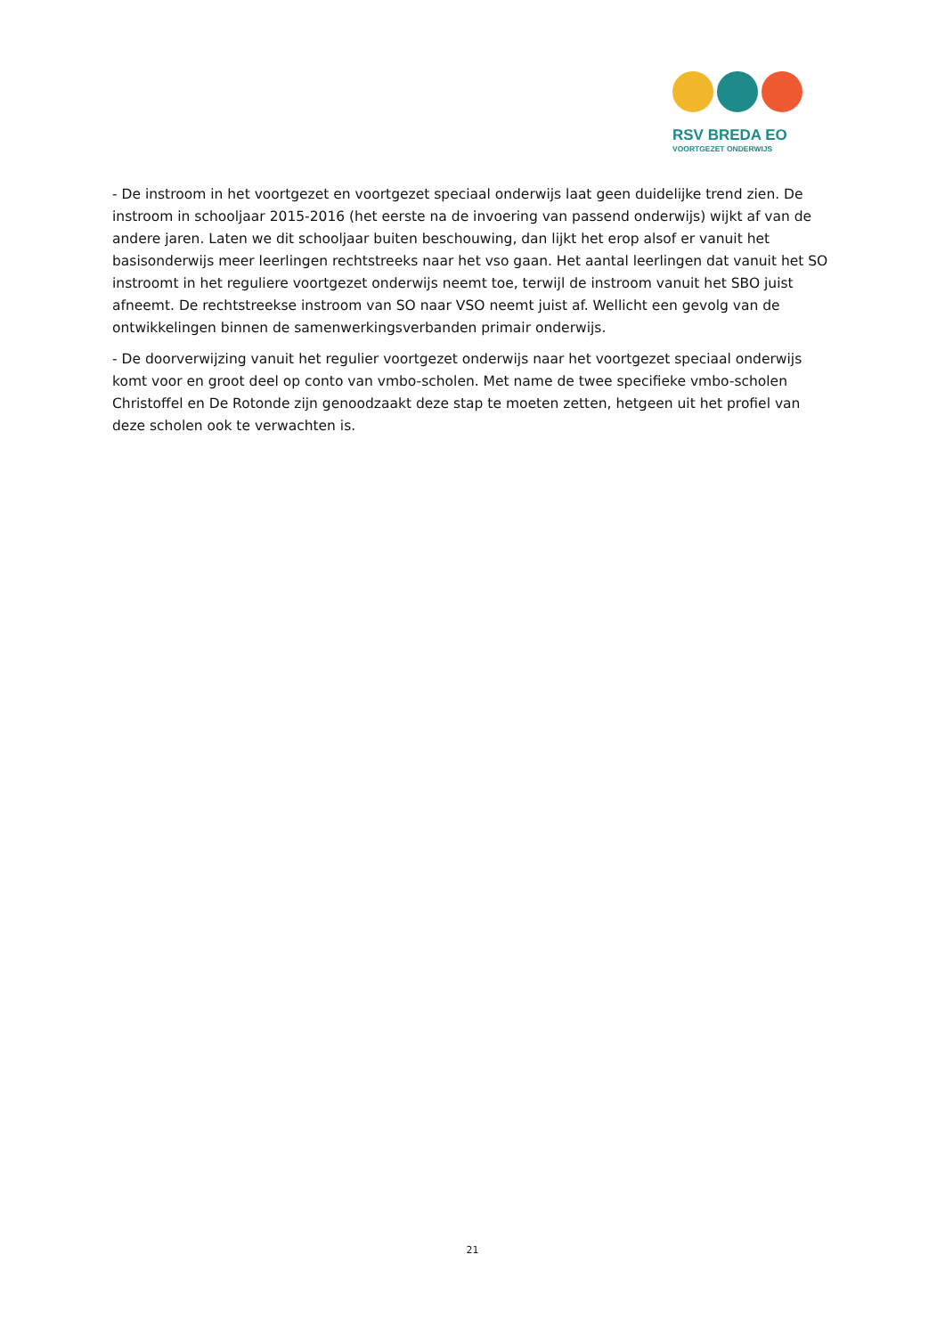RSV BREDA EO
VOORTGEZET ONDERWIJS
- De instroom in het voortgezet en voortgezet speciaal onderwijs laat geen duidelijke trend zien. De instroom in schooljaar 2015-2016 (het eerste na de invoering van passend onderwijs) wijkt af van de andere jaren. Laten we dit schooljaar buiten beschouwing, dan lijkt het erop alsof er vanuit het basisonderwijs meer leerlingen rechtstreeks naar het vso gaan. Het aantal leerlingen dat vanuit het SO instroomt in het reguliere voortgezet onderwijs neemt toe, terwijl de instroom vanuit het SBO juist afneemt. De rechtstreekse instroom van SO naar VSO neemt juist af. Wellicht een gevolg van de ontwikkelingen binnen de samenwerkingsverbanden primair onderwijs.
- De doorverwijzing vanuit het regulier voortgezet onderwijs naar het voortgezet speciaal onderwijs komt voor en groot deel op conto van vmbo-scholen. Met name de twee specifieke vmbo-scholen Christoffel en De Rotonde zijn genoodzaakt deze stap te moeten zetten, hetgeen uit het profiel van deze scholen ook te verwachten is.
21